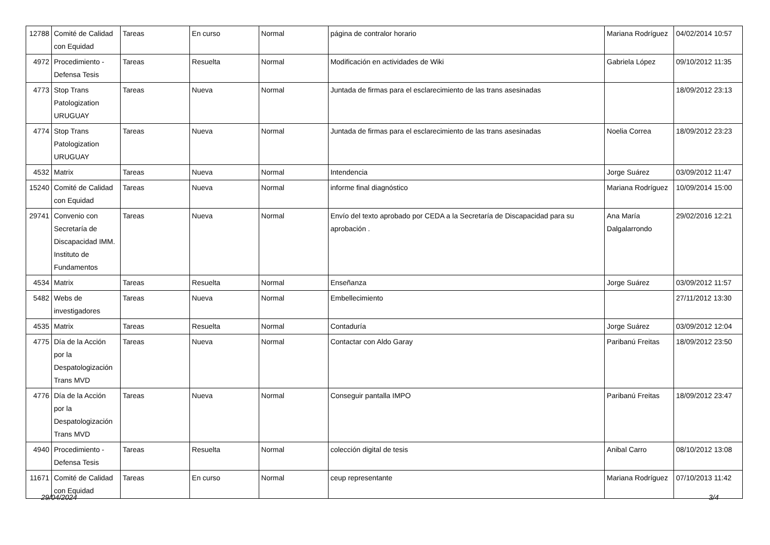| 12788 | Comité de Calidad con Equidad | Tareas | En curso | Normal | página de contralor horario | Mariana Rodríguez | 04/02/2014 10:57 |
| 4972 | Procedimiento - Defensa Tesis | Tareas | Resuelta | Normal | Modificación en actividades de Wiki | Gabriela López | 09/10/2012 11:35 |
| 4773 | Stop Trans Patologization URUGUAY | Tareas | Nueva | Normal | Juntada de firmas para el esclarecimiento de las trans asesinadas | | 18/09/2012 23:13 |
| 4774 | Stop Trans Patologization URUGUAY | Tareas | Nueva | Normal | Juntada de firmas para el esclarecimiento de las trans asesinadas | Noelia Correa | 18/09/2012 23:23 |
| 4532 | Matrix | Tareas | Nueva | Normal | Intendencia | Jorge Suárez | 03/09/2012 11:47 |
| 15240 | Comité de Calidad con Equidad | Tareas | Nueva | Normal | informe final diagnóstico | Mariana Rodríguez | 10/09/2014 15:00 |
| 29741 | Convenio con Secretaría de Discapacidad IMM. Instituto de Fundamentos | Tareas | Nueva | Normal | Envío del texto aprobado por CEDA a la Secretaría de Discapacidad para su aprobación . | Ana María Dalgalarrondo | 29/02/2016 12:21 |
| 4534 | Matrix | Tareas | Resuelta | Normal | Enseñanza | Jorge Suárez | 03/09/2012 11:57 |
| 5482 | Webs de investigadores | Tareas | Nueva | Normal | Embellecimiento | | 27/11/2012 13:30 |
| 4535 | Matrix | Tareas | Resuelta | Normal | Contaduría | Jorge Suárez | 03/09/2012 12:04 |
| 4775 | Día de la Acción por la Despatologización Trans MVD | Tareas | Nueva | Normal | Contactar con Aldo Garay | Paribanú Freitas | 18/09/2012 23:50 |
| 4776 | Día de la Acción por la Despatologización Trans MVD | Tareas | Nueva | Normal | Conseguir pantalla IMPO | Paribanú Freitas | 18/09/2012 23:47 |
| 4940 | Procedimiento - Defensa Tesis | Tareas | Resuelta | Normal | colección digital de tesis | Anibal Carro | 08/10/2012 13:08 |
| 11671 | Comité de Calidad con Equidad | Tareas | En curso | Normal | ceup representante | Mariana Rodríguez | 07/10/2013 11:42 |
29/04/2024 3/4